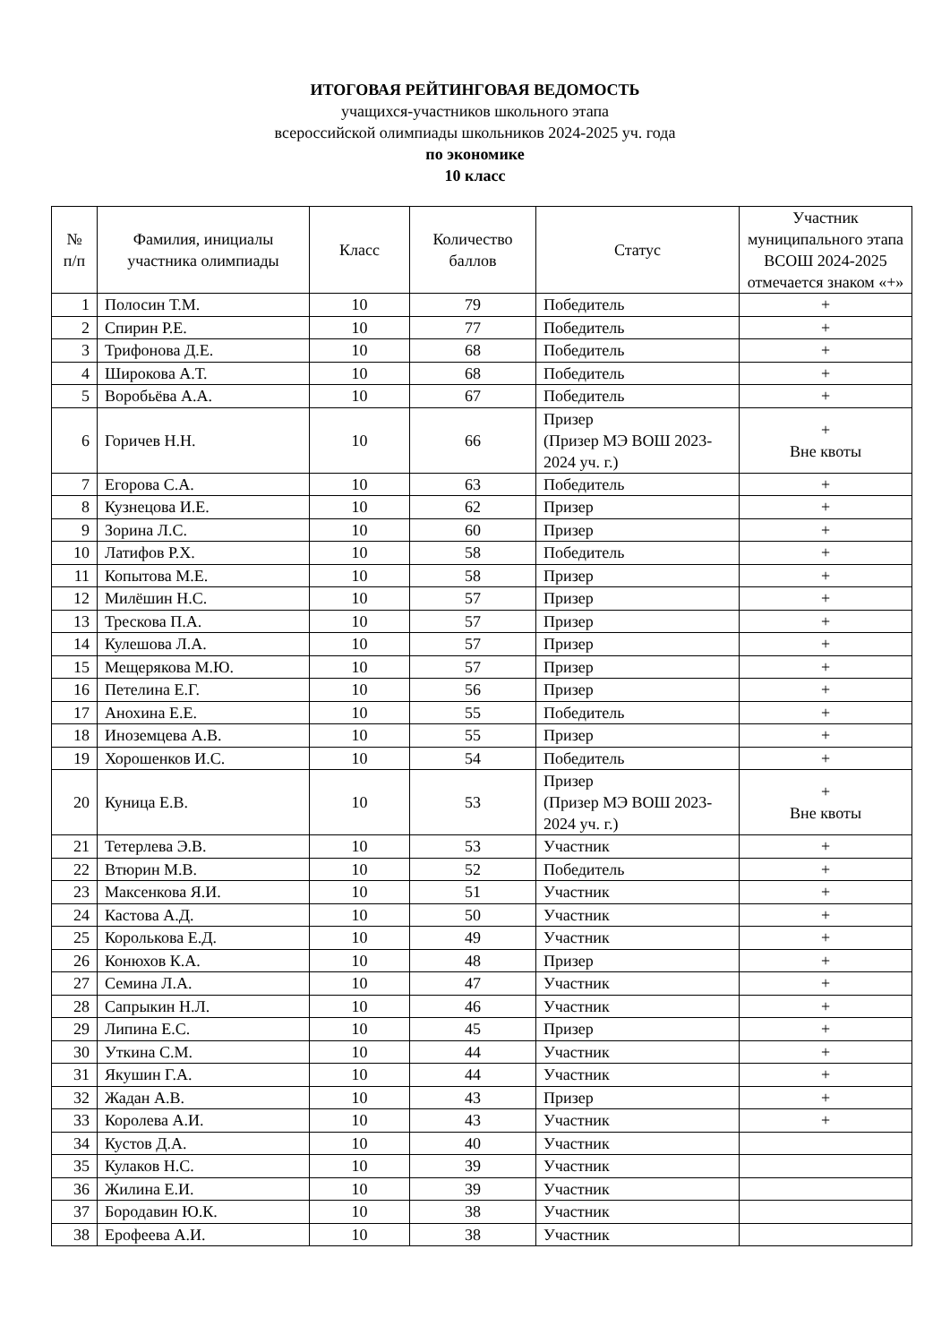ИТОГОВАЯ РЕЙТИНГОВАЯ ВЕДОМОСТЬ
учащихся-участников школьного этапа
всероссийской олимпиады школьников 2024-2025 уч. года
по экономике
10 класс
| № п/п | Фамилия, инициалы участника олимпиады | Класс | Количество баллов | Статус | Участник муниципального этапа ВСОШ 2024-2025 отмечается знаком «+» |
| --- | --- | --- | --- | --- | --- |
| 1 | Полосин Т.М. | 10 | 79 | Победитель | + |
| 2 | Спирин Р.Е. | 10 | 77 | Победитель | + |
| 3 | Трифонова Д.Е. | 10 | 68 | Победитель | + |
| 4 | Широкова А.Т. | 10 | 68 | Победитель | + |
| 5 | Воробьёва А.А. | 10 | 67 | Победитель | + |
| 6 | Горичев Н.Н. | 10 | 66 | Призер (Призер МЭ ВОШ 2023-2024 уч. г.) | + Вне квоты |
| 7 | Егорова С.А. | 10 | 63 | Победитель | + |
| 8 | Кузнецова И.Е. | 10 | 62 | Призер | + |
| 9 | Зорина Л.С. | 10 | 60 | Призер | + |
| 10 | Латифов Р.Х. | 10 | 58 | Победитель | + |
| 11 | Копытова М.Е. | 10 | 58 | Призер | + |
| 12 | Милёшин Н.С. | 10 | 57 | Призер | + |
| 13 | Трескова П.А. | 10 | 57 | Призер | + |
| 14 | Кулешова Л.А. | 10 | 57 | Призер | + |
| 15 | Мещерякова М.Ю. | 10 | 57 | Призер | + |
| 16 | Петелина Е.Г. | 10 | 56 | Призер | + |
| 17 | Анохина Е.Е. | 10 | 55 | Победитель | + |
| 18 | Иноземцева А.В. | 10 | 55 | Призер | + |
| 19 | Хорошенков И.С. | 10 | 54 | Победитель | + |
| 20 | Куница Е.В. | 10 | 53 | Призер (Призер МЭ ВОШ 2023-2024 уч. г.) | + Вне квоты |
| 21 | Тетерлева Э.В. | 10 | 53 | Участник | + |
| 22 | Втюрин М.В. | 10 | 52 | Победитель | + |
| 23 | Максенкова Я.И. | 10 | 51 | Участник | + |
| 24 | Кастова А.Д. | 10 | 50 | Участник | + |
| 25 | Королькова Е.Д. | 10 | 49 | Участник | + |
| 26 | Конюхов К.А. | 10 | 48 | Призер | + |
| 27 | Семина Л.А. | 10 | 47 | Участник | + |
| 28 | Сапрыкин Н.Л. | 10 | 46 | Участник | + |
| 29 | Липина Е.С. | 10 | 45 | Призер | + |
| 30 | Уткина С.М. | 10 | 44 | Участник | + |
| 31 | Якушин Г.А. | 10 | 44 | Участник | + |
| 32 | Жадан А.В. | 10 | 43 | Призер | + |
| 33 | Королева А.И. | 10 | 43 | Участник | + |
| 34 | Кустов Д.А. | 10 | 40 | Участник | |
| 35 | Кулаков Н.С. | 10 | 39 | Участник | |
| 36 | Жилина Е.И. | 10 | 39 | Участник | |
| 37 | Бородавин Ю.К. | 10 | 38 | Участник | |
| 38 | Ерофеева А.И. | 10 | 38 | Участник | |